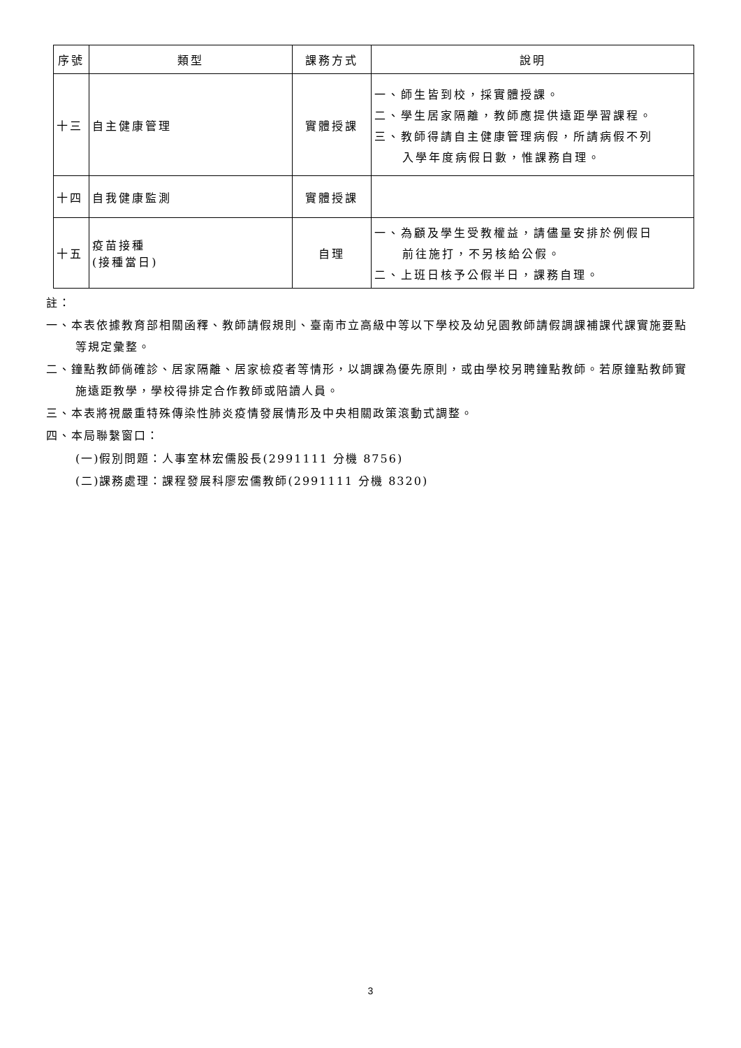| 序號 | 類型 | 課務方式 | 說明 |
| --- | --- | --- | --- |
| 十三 | 自主健康管理 | 實體授課 | 一、師生皆到校，採實體授課。 二、學生居家隔離，教師應提供遠距學習課程。 三、教師得請自主健康管理病假，所請病假不列 入學年度病假日數，惟課務自理。 |
| 十四 | 自我健康監測 | 實體授課 | |
| 十五 | 疫苗接種 (接種當日) | 自理 | 一、為顧及學生受教權益，請儘量安排於例假日 前往施打，不另核給公假。 二、上班日核予公假半日，課務自理。 |
註：
一、本表依據教育部相關函釋、教師請假規則、臺南市立高級中等以下學校及幼兒園教師請假調課補課代課實施要點等規定彙整。
二、鐘點教師倘確診、居家隔離、居家檢疫者等情形，以調課為優先原則，或由學校另聘鐘點教師。若原鐘點教師實施遠距教學，學校得排定合作教師或陪讀人員。
三、本表將視嚴重特殊傳染性肺炎疫情發展情形及中央相關政策滾動式調整。
四、本局聯繫窗口：
(一)假別問題：人事室林宏儒股長(2991111 分機 8756)
(二)課務處理：課程發展科廖宏儒教師(2991111 分機 8320)
3